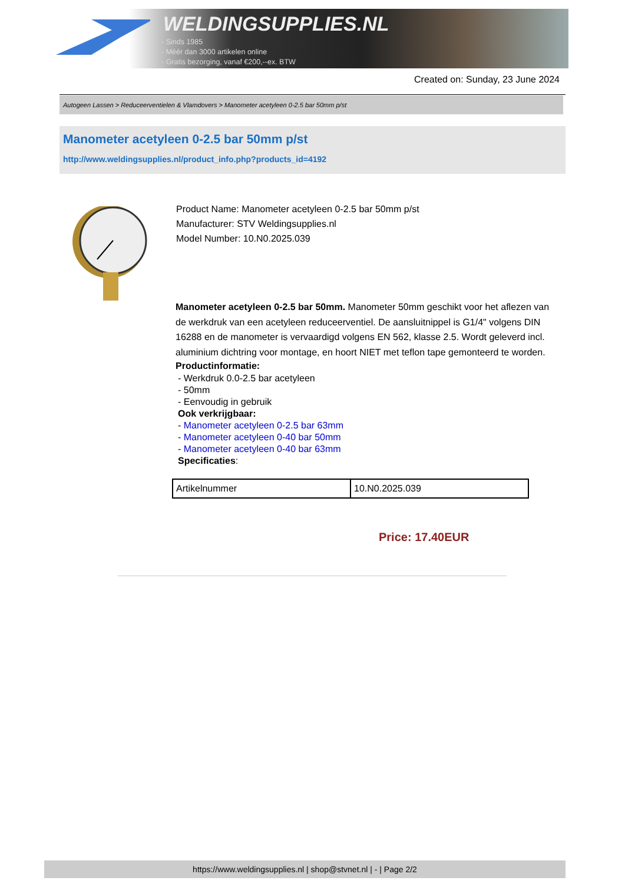WELDINGSUPPLIES.NL
- Sinds 1985
- Méér dan 3000 artikelen online
- Gratis bezorging, vanaf €200,--ex. BTW
Created on: Sunday, 23 June 2024
Autogeen Lassen > Reduceerventielen & Vlamdovers > Manometer acetyleen 0-2.5 bar 50mm p/st
Manometer acetyleen 0-2.5 bar 50mm p/st
http://www.weldingsupplies.nl/product_info.php?products_id=4192
Product Name: Manometer acetyleen 0-2.5 bar 50mm p/st
Manufacturer: STV Weldingsupplies.nl
Model Number: 10.N0.2025.039
Manometer acetyleen 0-2.5 bar 50mm. Manometer 50mm geschikt voor het aflezen van de werkdruk van een acetyleen reduceerventiel. De aansluitnippel is G1/4" volgens DIN 16288 en de manometer is vervaardigd volgens EN 562, klasse 2.5. Wordt geleverd incl. aluminium dichtring voor montage, en hoort NIET met teflon tape gemonteerd te worden.
Productinformatie:
- Werkdruk 0.0-2.5 bar acetyleen
- 50mm
- Eenvoudig in gebruik
Ook verkrijgbaar:
- Manometer acetyleen 0-2.5 bar 63mm
- Manometer acetyleen 0-40 bar 50mm
- Manometer acetyleen 0-40 bar 63mm
Specificaties:
| Artikelnummer | 10.N0.2025.039 |
Price: 17.40EUR
https://www.weldingsupplies.nl | shop@stvnet.nl | - | Page 2/2